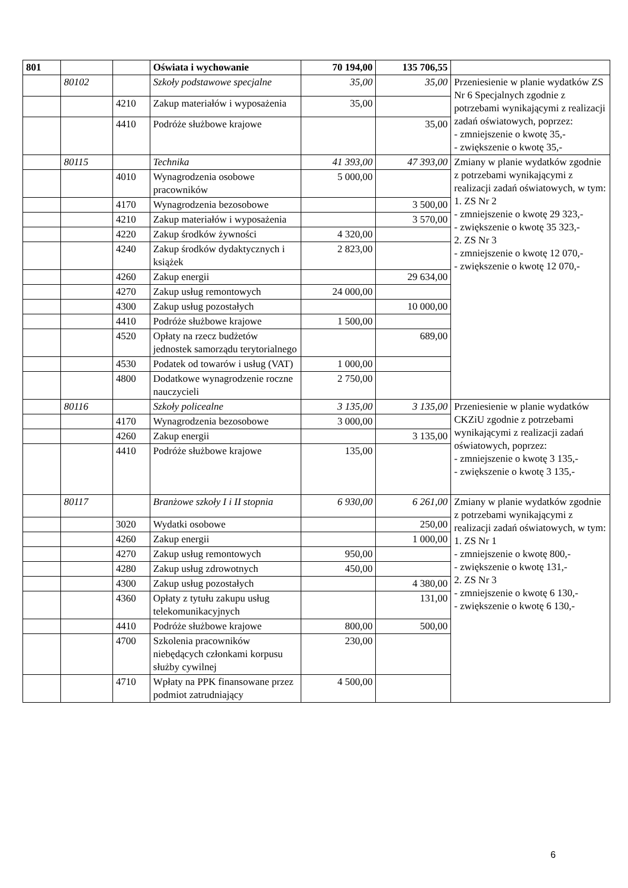| 801 | | | Oświata i wychowanie | 70 194,00 | 135 706,55 | |
| | 80102 | | Szkoły podstawowe specjalne | 35,00 | 35,00 | Przeniesienie w planie wydatków ZS Nr 6 Specjalnych zgodnie z potrzebami wynikającymi z realizacji zadań oświatowych, poprzez: - zmniejszenie o kwotę 35,- - zwiększenie o kwotę 35,- |
| | | 4210 | Zakup materiałów i wyposażenia | 35,00 | | |
| | | 4410 | Podróże służbowe krajowe | | 35,00 | |
| | 80115 | | Technika | 41 393,00 | 47 393,00 | Zmiany w planie wydatków zgodnie z potrzebami wynikającymi z realizacji zadań oświatowych, w tym: 1. ZS Nr 2 - zmniejszenie o kwotę 29 323,- - zwiększenie o kwotę 35 323,- 2. ZS Nr 3 - zmniejszenie o kwotę 12 070,- - zwiększenie o kwotę 12 070,- |
| | | 4010 | Wynagrodzenia osobowe pracowników | 5 000,00 | | |
| | | 4170 | Wynagrodzenia bezosobowe | | 3 500,00 | |
| | | 4210 | Zakup materiałów i wyposażenia | | 3 570,00 | |
| | | 4220 | Zakup środków żywności | 4 320,00 | | |
| | | 4240 | Zakup środków dydaktycznych i książek | 2 823,00 | | |
| | | 4260 | Zakup energii | | 29 634,00 | |
| | | 4270 | Zakup usług remontowych | 24 000,00 | | |
| | | 4300 | Zakup usług pozostałych | | 10 000,00 | |
| | | 4410 | Podróże służbowe krajowe | 1 500,00 | | |
| | | 4520 | Opłaty na rzecz budżetów jednostek samorządu terytorialnego | | 689,00 | |
| | | 4530 | Podatek od towarów i usług (VAT) | 1 000,00 | | |
| | | 4800 | Dodatkowe wynagrodzenie roczne nauczycieli | 2 750,00 | | |
| | 80116 | | Szkoły policealne | 3 135,00 | 3 135,00 | Przeniesienie w planie wydatków CKZiU zgodnie z potrzebami wynikającymi z realizacji zadań oświatowych, poprzez: - zmniejszenie o kwotę 3 135,- - zwiększenie o kwotę 3 135,- |
| | | 4170 | Wynagrodzenia bezosobowe | 3 000,00 | | |
| | | 4260 | Zakup energii | | 3 135,00 | |
| | | 4410 | Podróże służbowe krajowe | 135,00 | | |
| | 80117 | | Branżowe szkoły I i II stopnia | 6 930,00 | 6 261,00 | Zmiany w planie wydatków zgodnie z potrzebami wynikającymi z realizacji zadań oświatowych, w tym: 1. ZS Nr 1 - zmniejszenie o kwotę 800,- - zwiększenie o kwotę 131,- 2. ZS Nr 3 - zmniejszenie o kwotę 6 130,- - zwiększenie o kwotę 6 130,- |
| | | 3020 | Wydatki osobowe | | 250,00 | |
| | | 4260 | Zakup energii | | 1 000,00 | |
| | | 4270 | Zakup usług remontowych | 950,00 | | |
| | | 4280 | Zakup usług zdrowotnych | 450,00 | | |
| | | 4300 | Zakup usług pozostałych | | 4 380,00 | |
| | | 4360 | Opłaty z tytułu zakupu usług telekomunikacyjnych | | 131,00 | |
| | | 4410 | Podróże służbowe krajowe | 800,00 | 500,00 | |
| | | 4700 | Szkolenia pracowników niebędących członkami korpusu służby cywilnej | 230,00 | | |
| | | 4710 | Wpłaty na PPK finansowane przez podmiot zatrudniający | 4 500,00 | | |
6